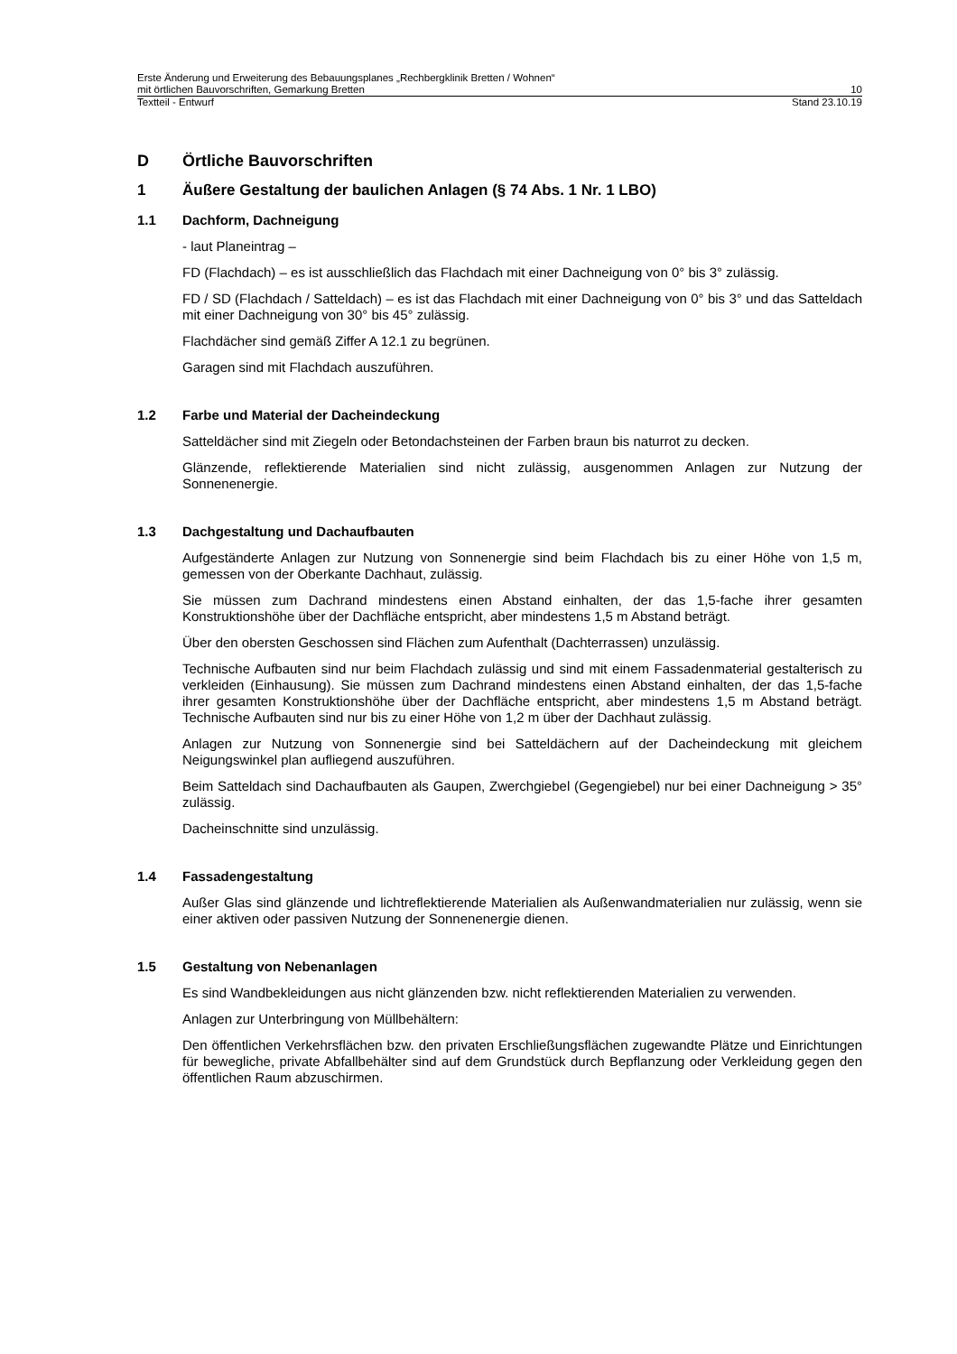Erste Änderung und Erweiterung des Bebauungsplanes „Rechbergklinik Bretten / Wohnen“
mit örtlichen Bauvorschriften, Gemarkung Bretten 10
Textteil - Entwurf Stand 23.10.19
D Örtliche Bauvorschriften
1 Äußere Gestaltung der baulichen Anlagen (§ 74 Abs. 1 Nr. 1 LBO)
1.1 Dachform, Dachneigung
- laut Planeintrag –
FD (Flachdach) – es ist ausschließlich das Flachdach mit einer Dachneigung von 0° bis 3° zulässig.
FD / SD (Flachdach / Satteldach) – es ist das Flachdach mit einer Dachneigung von 0° bis 3° und das Satteldach mit einer Dachneigung von 30° bis 45° zulässig.
Flachdächer sind gemäß Ziffer A 12.1 zu begrünen.
Garagen sind mit Flachdach auszuführen.
1.2 Farbe und Material der Dacheindeckung
Satteldächer sind mit Ziegeln oder Betondachsteinen der Farben braun bis naturrot zu decken.
Glänzende, reflektierende Materialien sind nicht zulässig, ausgenommen Anlagen zur Nutzung der Sonnenenergie.
1.3 Dachgestaltung und Dachaufbauten
Aufgeständerte Anlagen zur Nutzung von Sonnenergie sind beim Flachdach bis zu einer Höhe von 1,5 m, gemessen von der Oberkante Dachhaut, zulässig.
Sie müssen zum Dachrand mindestens einen Abstand einhalten, der das 1,5-fache ihrer gesamten Konstruktionshöhe über der Dachfläche entspricht, aber mindestens 1,5 m Abstand beträgt.
Über den obersten Geschossen sind Flächen zum Aufenthalt (Dachterrassen) unzulässig.
Technische Aufbauten sind nur beim Flachdach zulässig und sind mit einem Fassadenmaterial gestalterisch zu verkleiden (Einhausung). Sie müssen zum Dachrand mindestens einen Abstand einhalten, der das 1,5-fache ihrer gesamten Konstruktionshöhe über der Dachfläche entspricht, aber mindestens 1,5 m Abstand beträgt. Technische Aufbauten sind nur bis zu einer Höhe von 1,2 m über der Dachhaut zulässig.
Anlagen zur Nutzung von Sonnenergie sind bei Satteldächern auf der Dacheindeckung mit gleichem Neigungswinkel plan aufliegend auszuführen.
Beim Satteldach sind Dachaufbauten als Gaupen, Zwerchgiebel (Gegengiebel) nur bei einer Dachneigung > 35° zulässig.
Dacheinschnitte sind unzulässig.
1.4 Fassadengestaltung
Außer Glas sind glänzende und lichtreflektierende Materialien als Außenwandmaterialien nur zulässig, wenn sie einer aktiven oder passiven Nutzung der Sonnenenergie dienen.
1.5 Gestaltung von Nebenanlagen
Es sind Wandbekleidungen aus nicht glänzenden bzw. nicht reflektierenden Materialien zu verwenden.
Anlagen zur Unterbringung von Müllbehältern:
Den öffentlichen Verkehrsflächen bzw. den privaten Erschließungsflächen zugewandte Plätze und Einrichtungen für bewegliche, private Abfallbehälter sind auf dem Grundstück durch Bepflanzung oder Verkleidung gegen den öffentlichen Raum abzuschirmen.